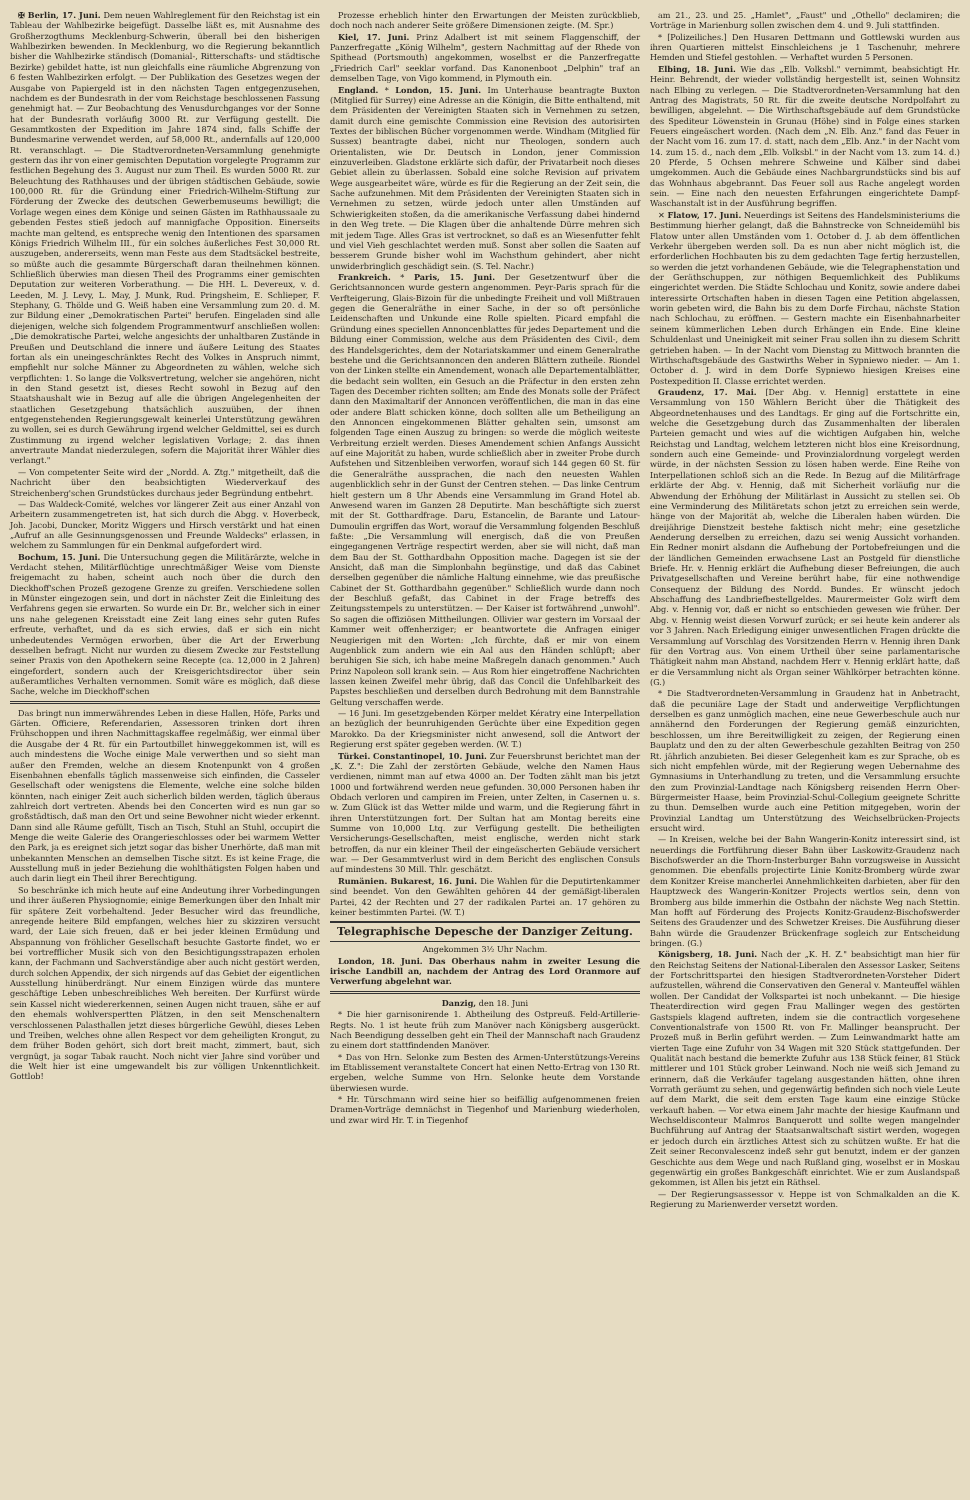✠ Berlin, 17. Juni. Dem neuen Wahlreglement für den Reichstag ist ein Tableau der Wahlbezirke beigefügt. Dasselbe läßt es, mit Ausnahme des Großherzogthums Mecklenburg-Schwerin, überall bei den bisherigen Wahlbezirken bewenden. In Mecklenburg, wo die Regierung bekanntlich bisher die Wahlbezirke ständisch (Domanial-, Ritterschafts- und städtische Bezirke) gebildet hatte, ist nun gleichfalls eine räumliche Abgrenzung von 6 festen Wahlbezirken erfolgt. — Der Publikation des Gesetzes wegen der Ausgabe von Papiergeld ist in den nächsten Tagen entgegenzusehen, nachdem es der Bundesrath in der vom Reichstage beschlossenen Fassung genehmigt hat. — Zur Beobachtung des Venusdurchganges vor der Sonne hat der Bundesrath vorläufig 3000 Rt. zur Verfügung gestellt. Die Gesammtkosten der Expedition im Jahre 1874 sind, falls Schiffe der Bundesmarine verwendet werden, auf 58,000 Rt., andernfalls auf 120,000 Rt. veranschlagt. — Die Stadtverordneten-Versammlung genehmigte gestern das ihr von einer gemischten Deputation vorgelegte Programm zur festlichen Begehung des 3. August nur zum Theil. Es wurden 5000 Rt. zur Beleuchtung des Rathhauses und der übrigen städtischen Gebäude, sowie 100,000 Rt. für die Gründung einer Friedrich-Wilhelm-Stiftung zur Förderung der Zwecke des deutschen Gewerbemuseums bewilligt; die Vorlage wegen eines dem Könige und seinen Gästen im Rathhaussaale zu gebenden Festes stieß jedoch auf mannigfache Opposition. Einerseits machte man geltend, es entspreche wenig den Intentionen des sparsamen Königs Friedrich Wilhelm III., für ein solches äußerliches Fest 30,000 Rt. auszugeben, andererseits, wenn man Feste aus dem Stadtsäckel bestreite, so müßte auch die gesammte Bürgerschaft daran theilnehmen können. Schließlich überwies man diesen Theil des Programms einer gemischten Deputation zur weiteren Vorberathung. — Die HH. L. Devereux, v. d. Leeden, M. J. Levy, L. May, J. Munk, Rud. Pringsheim, E. Schlieper, F. Stephany, G. Thölde und G. Weiß haben eine Versammlung zum 20. d. M. zur Bildung einer „Demokratischen Partei" berufen. Eingeladen sind alle diejenigen, welche sich folgendem Programmentwurf anschließen wollen: „Die demokratische Partei, welche angesichts der unhaltbaren Zustände in Preußen und Deutschland die innere und äußere Leitung des Staates fortan als ein uneingeschränktes Recht des Volkes in Anspruch nimmt, empfiehlt nur solche Männer zu Abgeordneten zu wählen, welche sich verpflichten: 1. So lange die Volksvertretung, welcher sie angehören, nicht in den Stand gesetzt ist, dieses Recht sowohl in Bezug auf den Staatshaushalt wie in Bezug auf alle die übrigen Angelegenheiten der staatlichen Gesetzgebung thatsächlich auszuüben, der ihnen entgegenstehenden Regierungsgewalt keinerlei Unterstützung gewähren zu wollen, sei es durch Gewährung irgend welcher Geldmittel, sei es durch Zustimmung zu irgend welcher legislativen Vorlage; 2. das ihnen anvertraute Mandat niederzulegen, sofern die Majorität ihrer Wähler dies verlangt."
— Von competenter Seite wird der „Nordd. A. Ztg." mitgetheilt, daß die Nachricht über den beabsichtigten Wiederverkauf des Streichenberg'schen Grundstückes durchaus jeder Begründung entbehrt.
— Das Waldeck-Comité, welches vor längerer Zeit aus einer Anzahl von Arbeitern zusammengetreten ist, hat sich durch die Abgg. v. Hoverbeck, Joh. Jacobi, Duncker, Moritz Wiggers und Hirsch verstärkt und hat einen „Aufruf an alle Gesinnungsgenossen und Freunde Waldecks" erlassen, in welchem zu Sammlungen für ein Denkmal aufgefordert wird.
Bochum, 15. Juni. Die Untersuchung gegen die Militärärzte, welche in Verdacht stehen, Militärflüchtige unrechtmäßiger Weise vom Dienste freigemacht zu haben, scheint auch noch über die durch den Dieckhoff'schen Prozeß gezogene Grenze zu greifen. Verschiedene sollen in Münster eingezogen sein, und dort in nächster Zeit die Einleitung des Verfahrens gegen sie erwarten. So wurde ein Dr. Br., welcher sich in einer uns nahe gelegenen Kreisstadt eine Zeit lang eines sehr guten Rufes erfreute, verhaftet, und da es sich erwies, daß er sich ein nicht unbedeutendes Vermögen erworben, über die Art der Erwerbung desselben befragt. Nicht nur wurden zu diesem Zwecke zur Feststellung seiner Praxis von den Apothekern seine Recepte (ca. 12,000 in 2 Jahren) eingefordert, sondern auch der Kreisgerichtsdirector über sein außeramtliches Verhalten vernommen. Somit wäre es möglich, daß diese Sache, welche im Dieckhoff'schen
Das bringt nun immerwährendes Leben in diese Hallen, Höfe, Parks und Gärten. Officiere, Referendarien, Assessoren trinken dort ihren Frühschoppen und ihren Nachmittagskaffee regelmäßig, wer einmal über die Ausgabe der 4 Rt. für ein Partoutbillet hinweggekommen ist, will es auch mindestens die Woche einige Male verwerthen und so sieht man außer den Fremden, welche an diesem Knotenpunkt von 4 großen Eisenbahnen ebenfalls täglich massenweise sich einfinden, die Casseler Gesellschaft oder wenigstens die Elemente, welche eine solche bilden könnten, nach einiger Zeit auch sicherlich bilden werden, täglich überaus zahlreich dort vertreten. Abends bei den Concerten wird es nun gar so großstädtisch, daß man den Ort und seine Bewohner nicht wieder erkennt. Dann sind alle Räume gefüllt, Tisch an Tisch, Stuhl an Stuhl, occupirt die Menge die weite Galerie des Orangerieschlosses oder bei warmem Wetter den Park, ja es ereignet sich jetzt sogar das bisher Unerhörte, daß man mit unbekannten Menschen an demselben Tische sitzt. Es ist keine Frage, die Ausstellung muß in jeder Beziehung die wohlthätigsten Folgen haben und auch darin liegt ein Theil ihrer Berechtigung.
So beschränke ich mich heute auf eine Andeutung ihrer Vorbedingungen und ihrer äußeren Physiognomie; einige Bemerkungen über den Inhalt mir für spätere Zeit vorbehaltend. Jeder Besucher wird das freundliche, anregende heitere Bild empfangen, welches hier zu skizziren versucht ward, der Laie sich freuen, daß er bei jeder kleinen Ermüdung und Abspannung von fröhlicher Gesellschaft besuchte Gastorte findet, wo er bei vortrefflicher Musik sich von den Besichtigungsstrapazen erholen kann, der Fachmann und Sachverständige aber auch nicht gestört werden, durch solchen Appendix, der sich nirgends auf das Gebiet der eigentlichen Ausstellung hinüberdrängt. Nur einem Einzigen würde das muntere geschäftige Leben unbeschreibliches Weh bereiten. Der Kurfürst würde sein Kassel nicht wiedererkennen, seinen Augen nicht trauen, sähe er auf den ehemals wohlverspertten Plätzen, in den seit Menschenaltern verschlossenen Palasthallen jetzt dieses bürgerliche Gewühl, dieses Leben und Treiben, welches ohne allen Respect vor dem geheiligten Krongut, zu dem früher Boden gehört, sich dort breit macht, zimmert, baut, sich vergnügt, ja sogar Tabak raucht. Noch nicht vier Jahre sind vorüber und die Welt hier ist eine umgewandelt bis zur völligen Unkenntlichkeit. Gottlob!
Prozesse erheblich hinter den Erwartungen der Meisten zurückblieb, doch noch nach anderer Seite größere Dimensionen zeigte. (M. Spr.)
Kiel, 17. Juni. Prinz Adalbert ist mit seinem Flaggenschiff, der Panzerfregatte „König Wilhelm", gestern Nachmittag auf der Rhede von Spithead (Portsmouth) angekommen, woselbst er die Panzerfregatte „Friedrich Carl" seeklar vorfand. Das Kanonenboot „Delphin" traf an demselben Tage, von Vigo kommend, in Plymouth ein.
England. * London, 15. Juni. Im Unterhause beantragte Buxton (Mitglied für Surrey) eine Adresse an die Königin, die Bitte enthaltend, mit dem Präsidenten der Vereinigten Staaten sich in Vernehmen zu setzen, damit durch eine gemischte Commission eine Revision des autorisirten Textes der biblischen Bücher vorgenommen werde. Windham (Mitglied für Sussex) beantragte dabei, nicht nur Theologen, sondern auch Orientalisten, wie Dr. Deutsch in London, jener Commission einzuverleiben. Gladstone erklärte sich dafür, der Privatarbeit noch dieses Gebiet allein zu überlassen. Sobald eine solche Revision auf privatem Wege ausgearbeitet wäre, würde es für die Regierung an der Zeit sein, die Sache aufzunehmen. Mit dem Präsidenten der Vereinigten Staaten sich in Vernehmen zu setzen, würde jedoch unter allen Umständen auf Schwierigkeiten stoßen, da die amerikanische Verfassung dabei hindernd in den Weg trete. — Die Klagen über die anhaltende Dürre mehren sich mit jedem Tage. Alles Gras ist vertrocknet, so daß es an Wiesenfutter fehlt und viel Vieh geschlachtet werden muß. Sonst aber sollen die Saaten auf besserem Grunde bisher wohl im Wachsthum gehindert, aber nicht unwiderbringlich geschädigt sein. (S. Tel. Nachr.)
Frankreich. * Paris, 15. Juni. Der Gesetzentwurf über die Gerichtsannoncen wurde gestern angenommen. Peyr-Paris sprach für die Verfteigerung, Glais-Bizoin für die unbedingte Freiheit und voll Mißtrauen gegen die Generalräthe in einer Sache, in der so oft persönliche Leidenschaften und Unkunde eine Rolle spielten. Picard empfahl die Gründung eines speciellen Annoncenblattes für jedes Departement und die Bildung einer Commission, welche aus dem Präsidenten des Civil-, dem des Handelsgerichtes, dem der Notariatskammer und einem Generalrathe bestehe und die Gerichtsannoncen den anderen Blättern zutheile. Riondel von der Linken stellte ein Amendement, wonach alle Departementalblätter, die bedacht sein wollten, ein Gesuch an die Präfectur in den ersten zehn Tagen des December richten sollten; am Ende des Monats solle der Präfect dann den Maximaltarif der Annoncen veröffentlichen, die man in das eine oder andere Blatt schicken könne, doch sollten alle um Betheiligung an den Annoncen eingekommenen Blätter gehalten sein, umsonst am folgenden Tage einen Auszug zu bringen: so werde die möglich weiteste Verbreitung erzielt werden. Dieses Amendement schien Anfangs Aussicht auf eine Majorität zu haben, wurde schließlich aber in zweiter Probe durch Aufstehen und Sitzenbleiben verworfen, worauf sich 144 gegen 60 St. für die Generalräthe aussprachen, die nach den neuesten Wahlen augenblicklich sehr in der Gunst der Centren stehen. — Das linke Centrum hielt gestern um 8 Uhr Abends eine Versammlung im Grand Hotel ab. Anwesend waren im Ganzen 28 Deputirte. Man beschäftigte sich zuerst mit der St. Gotthardfrage. Daru, Estancelin, de Barante und Latour-Dumoulin ergriffen das Wort, worauf die Versammlung folgenden Beschluß faßte: „Die Versammlung will energisch, daß die von Preußen eingegangenen Verträge respectirt werden, aber sie will nicht, daß man dem Bau der St. Gotthardbahn Opposition mache. Dagegen ist sie der Ansicht, daß man die Simplonbahn begünstige, und daß das Cabinet derselben gegenüber die nämliche Haltung einnehme, wie das preußische Cabinet der St. Gotthardbahn gegenüber." Schließlich wurde dann noch der Beschluß gefaßt, das Cabinet in der Frage betreffs des Zeitungsstempels zu unterstützen. — Der Kaiser ist fortwährend „unwohl". So sagen die offiziösen Mittheilungen. Ollivier war gestern im Vorsaal der Kammer weit offenherziger; er beantwortete die Anfragen einiger Neugierigen mit den Worten: „Ich fürchte, daß er mir von einem Augenblick zum andern wie ein Aal aus den Händen schlüpft; aber beruhigen Sie sich, ich habe meine Maßregeln danach genommen." Auch Prinz Napoleon soll krank sein. — Aus Rom hier eingetroffene Nachrichten lassen keinen Zweifel mehr übrig, daß das Concil die Unfehlbarkeit des Papstes beschließen und derselben durch Bedrohung mit dem Bannstrahle Geltung verschaffen werde.
— 16 Juni. Im gesetzgebenden Körper meldet Kératry eine Interpellation an bezüglich der beunruhigenden Gerüchte über eine Expedition gegen Marokko. Da der Kriegsminister nicht anwesend, soll die Antwort der Regierung erst später gegeben werden. (W. T.)
Türkei. Constantinopel, 10. Juni. Zur Feuersbrunst berichtet man der „K. Z.": Die Zahl der zerstörten Gebäude, welche den Namen Haus verdienen, nimmt man auf etwa 4000 an. Der Todten zählt man bis jetzt 1000 und fortwährend werden neue gefunden. 30,000 Personen haben ihr Obdach verloren und campiren im Freien, unter Zelten, in Casernen u. s. w. Zum Glück ist das Wetter milde und warm, und die Regierung fährt in ihren Unterstützungen fort. Der Sultan hat am Montag bereits eine Summe von 10,000 Ltq. zur Verfügung gestellt. Die betheiligten Versicherungs-Gesellschaften, meist englische, werden nicht stark betroffen, da nur ein kleiner Theil der eingeäscherten Gebäude versichert war. — Der Gesammtverlust wird in dem Bericht des englischen Consuls auf mindestens 30 Mill. Thlr. geschätzt.
Rumänien. Bukarest, 16. Juni. Die Wahlen für die Deputirtenkammer sind beendet. Von den Gewählten gehören 44 der gemäßigt-liberalen Partei, 42 der Rechten und 27 der radikalen Partei an. 17 gehören zu keiner bestimmten Partei. (W. T.)
Telegraphische Depesche der Danziger Zeitung.
Angekommen 3½ Uhr Nachm.
London, 18. Juni. Das Oberhaus nahm in zweiter Lesung die irische Landbill an, nachdem der Antrag des Lord Oranmore auf Verwerfung abgelehnt war.
Danzig, den 18. Juni
* Die hier garnisonirende 1. Abtheilung des Ostpreuß. Feld-Artillerie-Regts. No. 1 ist heute früh zum Manöver nach Königsberg ausgerückt. Nach Beendigung desselben geht ein Theil der Mannschaft nach Graudenz zu einem dort stattfindenden Manöver.
* Das von Hrn. Selonke zum Besten des Armen-Unterstützungs-Vereins im Etablissement veranstaltete Concert hat einen Netto-Ertrag von 130 Rt. ergeben, welche Summe von Hrn. Selonke heute dem Vorstande überwiesen wurde.
* Hr. Türschmann wird seine hier so beifällig aufgenommenen freien Dramen-Vorträge demnächst in Tiegenhof und Marienburg wiederholen, und zwar wird Hr. T. in Tiegenhof
am 21., 23. und 25. „Hamlet", „Faust" und „Othello" declamiren; die Vorträge in Marienburg sollen zwischen dem 4. und 9. Juli stattfinden.
* [Polizeiliches.] Den Husaren Dettmann und Gottlewski wurden aus ihren Quartieren mittelst Einschleichens je 1 Taschenuhr, mehrere Hemden und Stiefel gestohlen. — Verhaftet wurden 5 Personen.
Elbing, 18. Juni. Wie das „Elb. Volksbl." vernimmt, beabsichtigt Hr. Heinr. Behrendt, der wieder vollständig hergestellt ist, seinen Wohnsitz nach Elbing zu verlegen. — Die Stadtverordneten-Versammlung hat den Antrag des Magistrats, 50 Rt. für die zweite deutsche Nordpolfahrt zu bewilligen, abgelehnt. — Die Wirthschaftsgebäude auf dem Grundstücke des Spediteur Löwenstein in Grunau (Höhe) sind in Folge eines starken Feuers eingeäschert worden. (Nach dem „N. Elb. Anz." fand das Feuer in der Nacht vom 16. zum 17. d. statt, nach dem „Elb. Anz." in der Nacht vom 14. zum 15. d., nach dem „Elb. Volksbl." in der Nacht vom 13. zum 14. d.) 20 Pferde, 5 Ochsen mehrere Schweine und Kälber sind dabei umgekommen. Auch die Gebäude eines Nachbargrundstücks sind bis auf das Wohnhaus abgebrannt. Das Feuer soll aus Rache angelegt worden sein. — Eine nach den neuesten Erfahrungen eingerichtete Dampf-Waschanstalt ist in der Ausführung begriffen.
✕ Flatow, 17. Juni. Neuerdings ist Seitens des Handelsministeriums die Bestimmung hierher gelangt, daß die Bahnstrecke von Schneidemühl bis Flatow unter allen Umständen vom 1. October d. J. ab dem öffentlichen Verkehr übergeben werden soll. Da es nun aber nicht möglich ist, die erforderlichen Hochbauten bis zu dem gedachten Tage fertig herzustellen, so werden die jetzt vorhandenen Gebäude, wie die Telegraphenstation und der Geräthschuppen, zur nöthigen Bequemlichkeit des Publikums eingerichtet werden. Die Städte Schlochau und Konitz, sowie andere dabei interessirte Ortschaften haben in diesen Tagen eine Petition abgelassen, worin gebeten wird, die Bahn bis zu dem Dorfe Firchau, nächste Station nach Schlochau, zu eröffnen. — Gestern machte ein Eisenbahnarbeiter seinem kümmerlichen Leben durch Erhängen ein Ende. Eine kleine Schuldenlast und Uneinigkeit mit seiner Frau sollen ihn zu diesem Schritt getrieben haben. — In der Nacht vom Dienstag zu Mittwoch brannten die Wirthschaftsgebäude des Gastwirths Weber in Sypniewo nieder. — Am 1. October d. J. wird in dem Dorfe Sypniewo hiesigen Kreises eine Postexpedition II. Classe errichtet werden.
Graudenz, 17. Mai. [Der Abg. v. Hennig] erstattete in eine Versammlung von 150 Wählern Bericht über die Thätigkeit des Abgeordnetenhauses und des Landtags. Er ging auf die Fortschritte ein, welche die Gesetzgebung durch das Zusammenhalten der liberalen Parteien gemacht und wies auf die wichtigen Aufgaben hin, welche Reichstag und Landtag, welchem letzteren nicht blos eine Kreisordnung, sondern auch eine Gemeinde- und Provinzialordnung vorgelegt werden würde, in der nächsten Session zu lösen haben werde. Eine Reihe von Interpellationen schloß sich an die Rede. In Bezug auf die Militärfrage erklärte der Abg. v. Hennig, daß mit Sicherheit vorläufig nur die Abwendung der Erhöhung der Militärlast in Aussicht zu stellen sei. Ob eine Verminderung des Militäretats schon jetzt zu erreichen sein werde, hänge von der Majorität ab, welche die Liberalen haben würden. Die dreijährige Dienstzeit bestehe faktisch nicht mehr; eine gesetzliche Aenderung derselben zu erreichen, dazu sei wenig Aussicht vorhanden. Ein Redner monirt alsdann die Aufhebung der Portobefreiungen und die der ländlichen Gemeinden erwachsene Last an Postgeld für dienstliche Briefe. Hr. v. Hennig erklärt die Aufhebung dieser Befreiungen, die auch Privatgesellschaften und Vereine berührt habe, für eine nothwendige Consequenz der Bildung des Nordd. Bundes. Er wünscht jedoch Abschaffung des Landbriefbestellgeldes. Maurermeister Golz wirft dem Abg. v. Hennig vor, daß er nicht so entschieden gewesen wie früher. Der Abg. v. Hennig weist diesen Vorwurf zurück; er sei heute kein anderer als vor 3 Jahren. Nach Erledigung einiger unwesentlichen Fragen drückte die Versammlung auf Vorschlag des Vorsitzenden Herrn v. Hennig ihren Dank für den Vortrag aus. Von einem Urtheil über seine parlamentarische Thätigkeit nahm man Abstand, nachdem Herr v. Hennig erklärt hatte, daß er die Versammlung nicht als Organ seiner Wählkörper betrachten könne. (G.)
* Die Stadtverordneten-Versammlung in Graudenz hat in Anbetracht, daß die pecuniäre Lage der Stadt und anderweitige Verpflichtungen derselben es ganz unmöglich machen, eine neue Gewerbeschule auch nur annähernd den Forderungen der Regierung gemäß einzurichten, beschlossen, um ihre Bereitwilligkeit zu zeigen, der Regierung einen Bauplatz und den zu der alten Gewerbeschule gezahlten Beitrag von 250 Rt. jährlich anzubieten. Bei dieser Gelegenheit kam es zur Sprache, ob es sich nicht empfehlen würde, mit der Regierung wegen Uebernahme des Gymnasiums in Unterhandlung zu treten, und die Versammlung ersuchte den zum Provinzial-Landtage nach Königsberg reisenden Herrn Ober-Bürgermeister Haase, beim Provinzial-Schul-Collegium geeignete Schritte zu thun. Demselben wurde auch eine Petition mitgegeben, worin der Provinzial Landtag um Unterstützung des Weichselbrücken-Projects ersucht wird.
— In Kreisen, welche bei der Bahn Wangerin-Konitz interessirt sind, ist neuerdings die Fortführung dieser Bahn über Laskowitz-Graudenz nach Bischofswerder an die Thorn-Insterburger Bahn vorzugsweise in Aussicht genommen. Die ebenfalls projectirte Linie Konitz-Bromberg würde zwar dem Konitzer Kreise mancherlei Annehmlichkeiten darbieten, aber für den Hauptzweck des Wangerin-Konitzer Projects wertlos sein, denn von Bromberg aus bilde immerhin die Ostbahn der nächste Weg nach Stettin. Man hofft auf Förderung des Projects Konitz-Graudenz-Bischofswerder Seitens des Graudenzer und des Schwetzer Kreises. Die Ausführung dieser Bahn würde die Graudenzer Brückenfrage sogleich zur Entscheidung bringen. (G.)
Königsberg, 18. Juni. Nach der „K. H. Z." beabsichtigt man hier für den Reichstag Seitens der National-Liberalen den Assessor Lasker, Seitens der Fortschrittspartei den hiesigen Stadtverordneten-Vorsteher Didert aufzustellen, während die Conservativen den General v. Manteuffel wählen wollen. Der Candidat der Volkspartei ist noch unbekannt. — Die hiesige Theaterdirection wird gegen Frau Mallinger wegen des gestörten Gastspiels klagend auftreten, indem sie die contractlich vorgesehene Conventionalstrafe von 1500 Rt. von Fr. Mallinger beansprucht. Der Prozeß muß in Berlin geführt werden. — Zum Leinwandmarkt hatte am vierten Tage eine Zufuhr von 34 Wagen mit 320 Stück stattgefunden. Der Qualität nach bestand die bemerkte Zufuhr aus 138 Stück feiner, 81 Stück mittlerer und 101 Stück grober Leinwand. Noch nie weiß sich Jemand zu erinnern, daß die Verkäufer tagelang ausgestanden hätten, ohne ihren Vorrath geräumt zu sehen, und gegenwärtig befinden sich noch viele Leute auf dem Markt, die seit dem ersten Tage kaum eine einzige Stücke verkauft haben. — Vor etwa einem Jahr machte der hiesige Kaufmann und Wechseldisconteur Malmros Banquerott und sollte wegen mangelnder Buchführung auf Antrag der Staatsanwaltschaft sistirt werden, wogegen er jedoch durch ein ärztliches Attest sich zu schützen wußte. Er hat die Zeit seiner Reconvalescenz indeß sehr gut benutzt, indem er der ganzen Geschichte aus dem Wege und nach Rußland ging, woselbst er in Moskau gegenwärtig ein großes Bankgeschäft einrichtet. Wie er zum Auslandspaß gekommen, ist Allen bis jetzt ein Räthsel.
— Der Regierungsassessor v. Heppe ist von Schmalkalden an die K. Regierung zu Marienwerder versetzt worden.